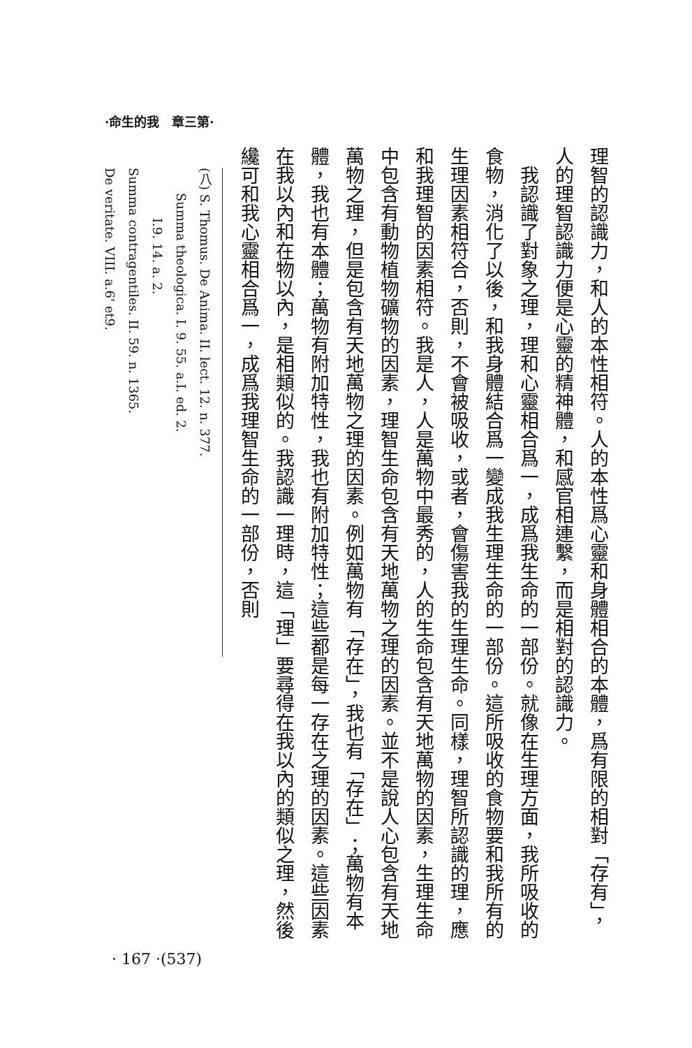·命生的我　章三第·
理智的認識力，和人的本性相符。人的本性爲心靈和身體相合的本體，爲有限的相對「存有」，人的理智認識力便是心靈的精神體，和感官相連繫，而是相對的認識力。
　我認識了對象之理，理和心靈相合爲一，成爲我生命的一部份。就像在生理方面，我所吸收的食物，消化了以後，和我身體結合爲一變成我生理生命的一部份。這所吸收的食物要和我所有的生理因素相符合，否則，不會被吸收，或者，會傷害我的生理生命。同樣，理智所認識的理，應和我理智的因素相符。我是人，人是萬物中最秀的，人的生命包含有天地萬物的因素，生理生命中包含有動物植物礦物的因素，理智生命包含有天地萬物之理的因素。並不是說人心包含有天地萬物之理，但是包含有天地萬物之理的因素。例如萬物有「存在」，我也有「存在」；萬物有本體，我也有本體；萬物有附加特性，我也有附加特性；這些都是每一存在之理的因素。這些因素在我以內和在物以內，是相類似的。我認識一理時，這「理」要尋得在我以內的類似之理，然後纔可和我心靈相合爲一，成爲我理智生命的一部份，否則
(八) S. Thomus. De Anima. II. lect. 12. n. 377.
　　Summa theologica. I. 9. 55. a.I. ed. 2.
　　　　I.9. 14. a. 2.
Summa contragentiles. II. 59. n. 1365.
De veritate. VIII. a.6' et9.
· 167 ·(537)